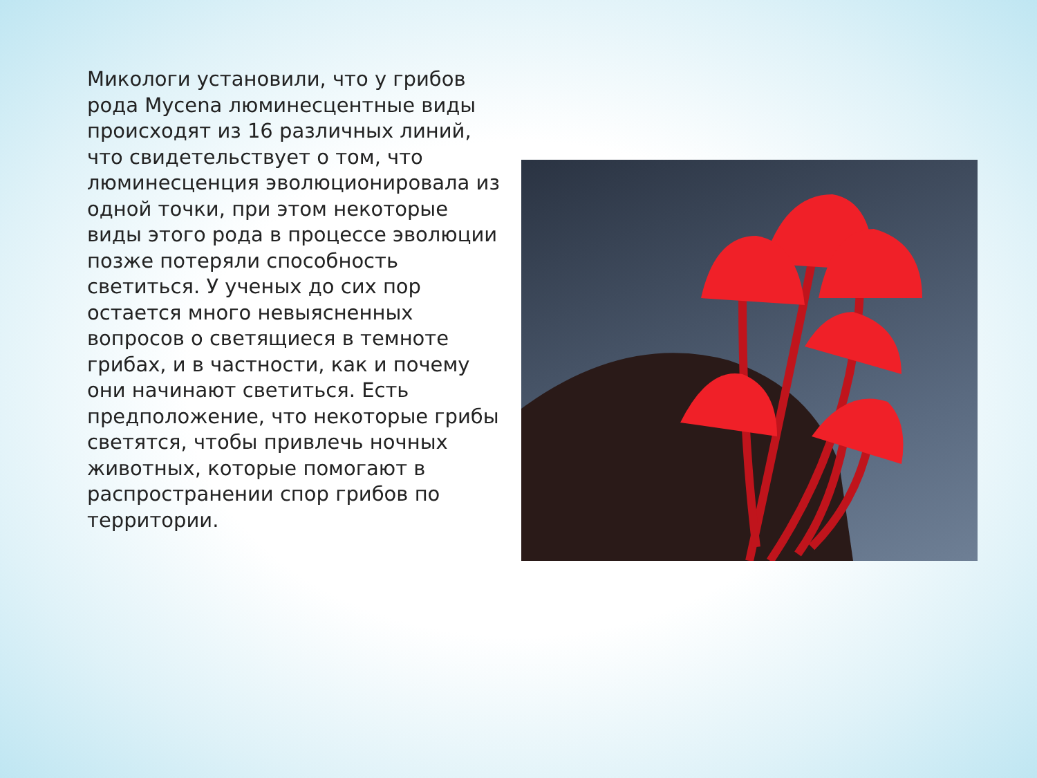Микологи установили, что у грибов рода Mycena люминесцентные виды происходят из 16 различных линий, что свидетельствует о том, что люминесценция эволюционировала из одной точки, при этом некоторые виды этого рода в процессе эволюции позже потеряли способность светиться. У ученых до сих пор остается много невыясненных вопросов о светящиеся в темноте грибах, и в частности, как и почему они начинают светиться. Есть предположение, что некоторые грибы светятся, чтобы привлечь ночных животных, которые помогают в распространении спор грибов по территории.